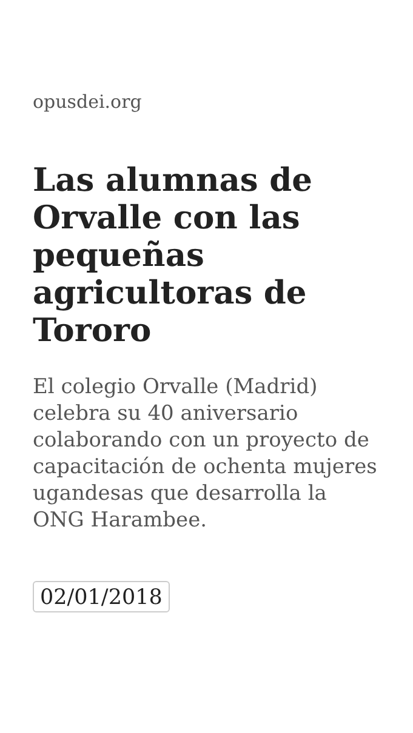opusdei.org
Las alumnas de Orvalle con las pequeñas agricultoras de Tororo
El colegio Orvalle (Madrid) celebra su 40 aniversario colaborando con un proyecto de capacitación de ochenta mujeres ugandesas que desarrolla la ONG Harambee.
02/01/2018